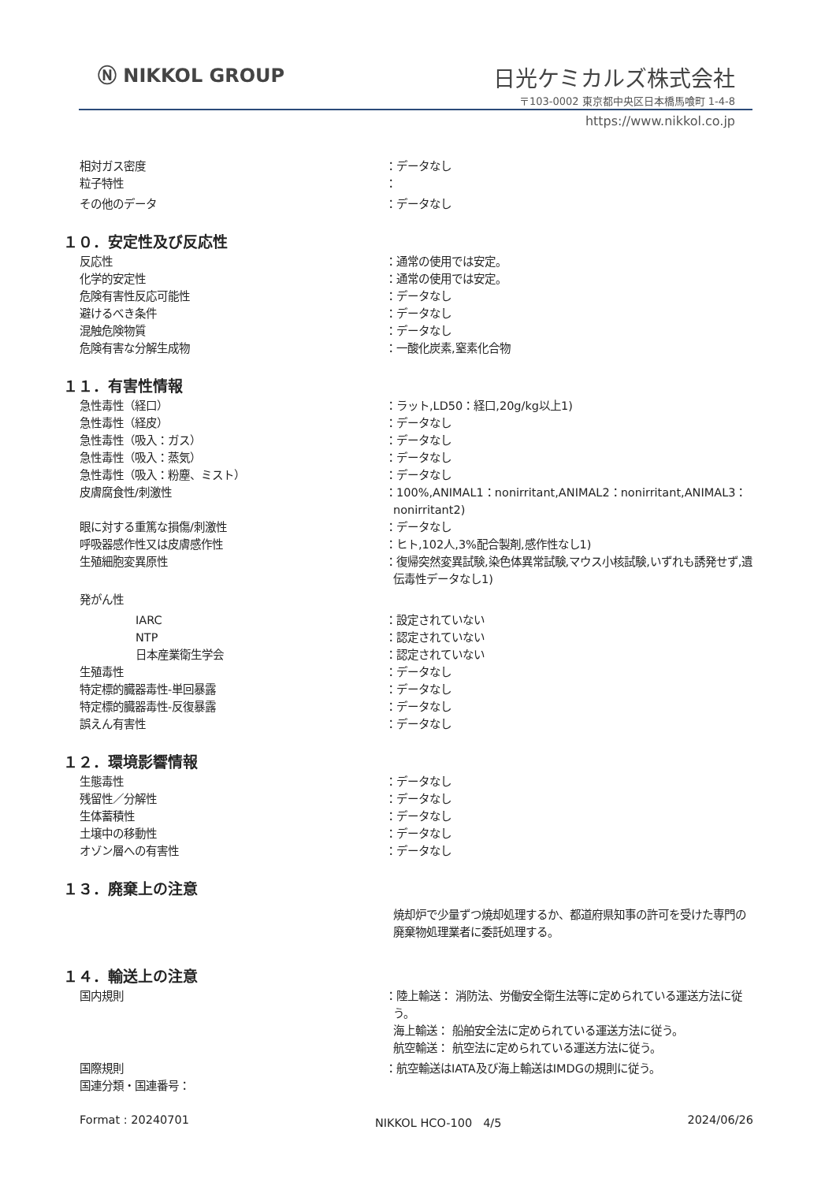Ⓝ NIKKOL GROUP 日光ケミカルズ株式会社
〒103-0002 東京都中央区日本橋馬喰町 1-4-8
https://www.nikkol.co.jp
相対ガス密度 ：データなし
粒子特性 ：
その他のデータ ：データなし
１０．安定性及び反応性
反応性 ：通常の使用では安定。
化学的安定性 ：通常の使用では安定。
危険有害性反応可能性 ：データなし
避けるべき条件 ：データなし
混触危険物質 ：データなし
危険有害な分解生成物 ：一酸化炭素,窒素化合物
１１．有害性情報
急性毒性（経口） ：ラット,LD50：経口,20g/kg以上1)
急性毒性（経皮） ：データなし
急性毒性（吸入：ガス） ：データなし
急性毒性（吸入：蒸気） ：データなし
急性毒性（吸入：粉塵、ミスト） ：データなし
皮膚腐食性/刺激性 ：100%,ANIMAL1：nonirritant,ANIMAL2：nonirritant,ANIMAL3：nonirritant2)
眼に対する重篤な損傷/刺激性 ：データなし
呼吸器感作性又は皮膚感作性 ：ヒト,102人,3%配合製剤,感作性なし1)
生殖細胞変異原性 ：復帰突然変異試験,染色体異常試験,マウス小核試験,いずれも誘発せず,遺伝毒性データなし1)
発がん性
IARC ：設定されていない
NTP ：認定されていない
日本産業衛生学会 ：認定されていない
生殖毒性 ：データなし
特定標的臓器毒性-単回暴露 ：データなし
特定標的臓器毒性-反復暴露 ：データなし
誤えん有害性 ：データなし
１２．環境影響情報
生態毒性 ：データなし
残留性／分解性 ：データなし
生体蓄積性 ：データなし
土壌中の移動性 ：データなし
オゾン層への有害性 ：データなし
１３．廃棄上の注意
焼却炉で少量ずつ焼却処理するか、都道府県知事の許可を受けた専門の廃棄物処理業者に委託処理する。
１４．輸送上の注意
国内規則 ：陸上輸送： 消防法、労働安全衛生法等に定められている運送方法に従う。
海上輸送： 船舶安全法に定められている運送方法に従う。
航空輸送： 航空法に定められている運送方法に従う。
国際規則 ：航空輸送はIATA及び海上輸送はIMDGの規則に従う。
国連分類・国連番号：
Format : 20240701 NIKKOL HCO-100　4/5 2024/06/26